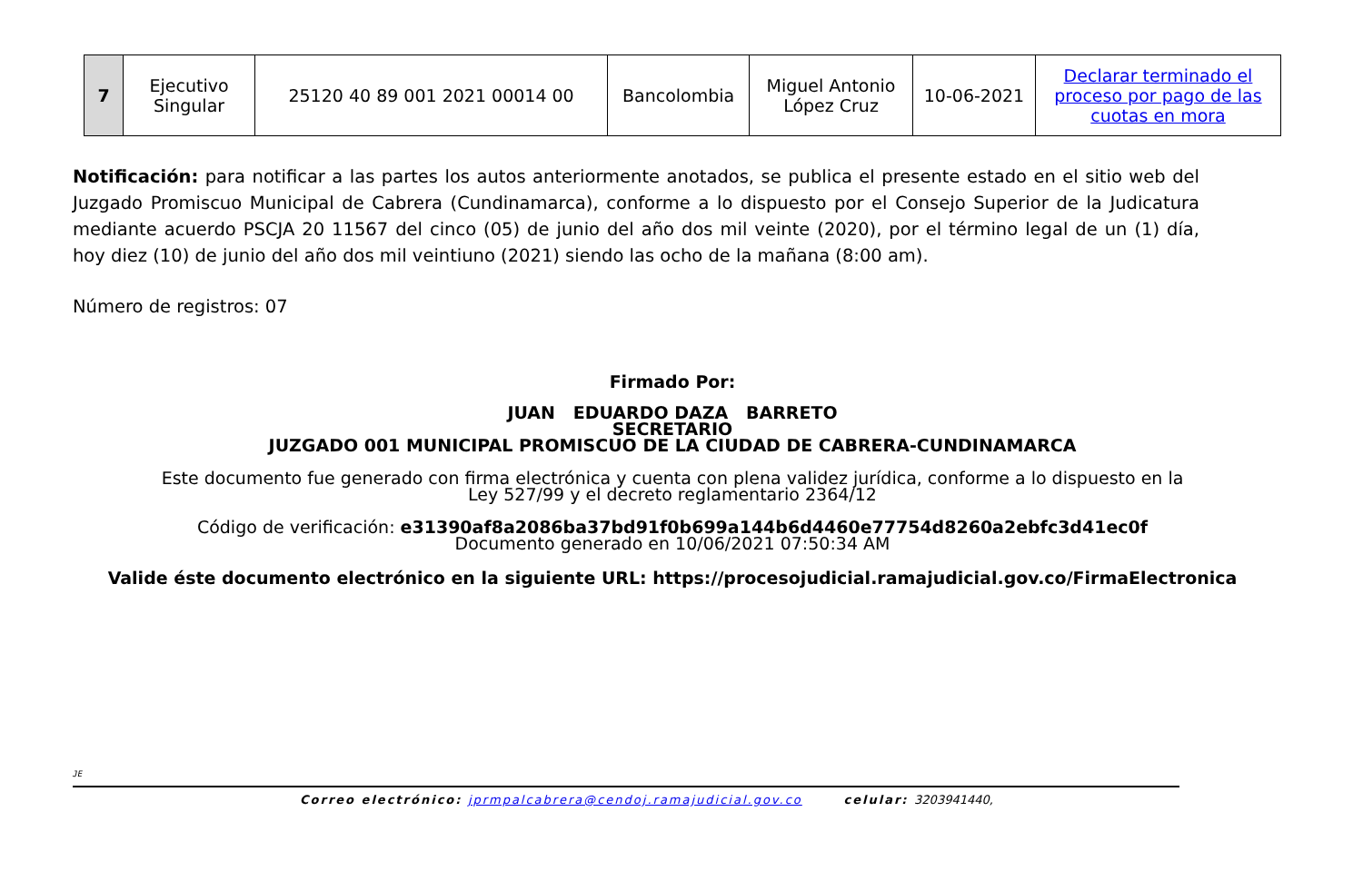| 7 | Ejecutivo Singular | 25120 40 89 001 2021 00014 00 | Bancolombia | Miguel Antonio López Cruz | 10-06-2021 | Declarar terminado el proceso por pago de las cuotas en mora |
Notificación: para notificar a las partes los autos anteriormente anotados, se publica el presente estado en el sitio web del Juzgado Promiscuo Municipal de Cabrera (Cundinamarca), conforme a lo dispuesto por el Consejo Superior de la Judicatura mediante acuerdo PSCJA 20 11567 del cinco (05) de junio del año dos mil veinte (2020), por el término legal de un (1) día, hoy diez (10) de junio del año dos mil veintiuno (2021) siendo las ocho de la mañana (8:00 am).
Número de registros: 07
Firmado Por:
JUAN EDUARDO DAZA BARRETO
SECRETARIO
JUZGADO 001 MUNICIPAL PROMISCUO DE LA CIUDAD DE CABRERA-CUNDINAMARCA
Este documento fue generado con firma electrónica y cuenta con plena validez jurídica, conforme a lo dispuesto en la
Ley 527/99 y el decreto reglamentario 2364/12
Código de verificación: e31390af8a2086ba37bd91f0b699a144b6d4460e77754d8260a2ebfc3d41ec0f
Documento generado en 10/06/2021 07:50:34 AM
Valide éste documento electrónico en la siguiente URL: https://procesojudicial.ramajudicial.gov.co/FirmaElectronica
JE
Correo electrónico: jprmpalcabrera@cendoj.ramajudicial.gov.co celular: 3203941440,